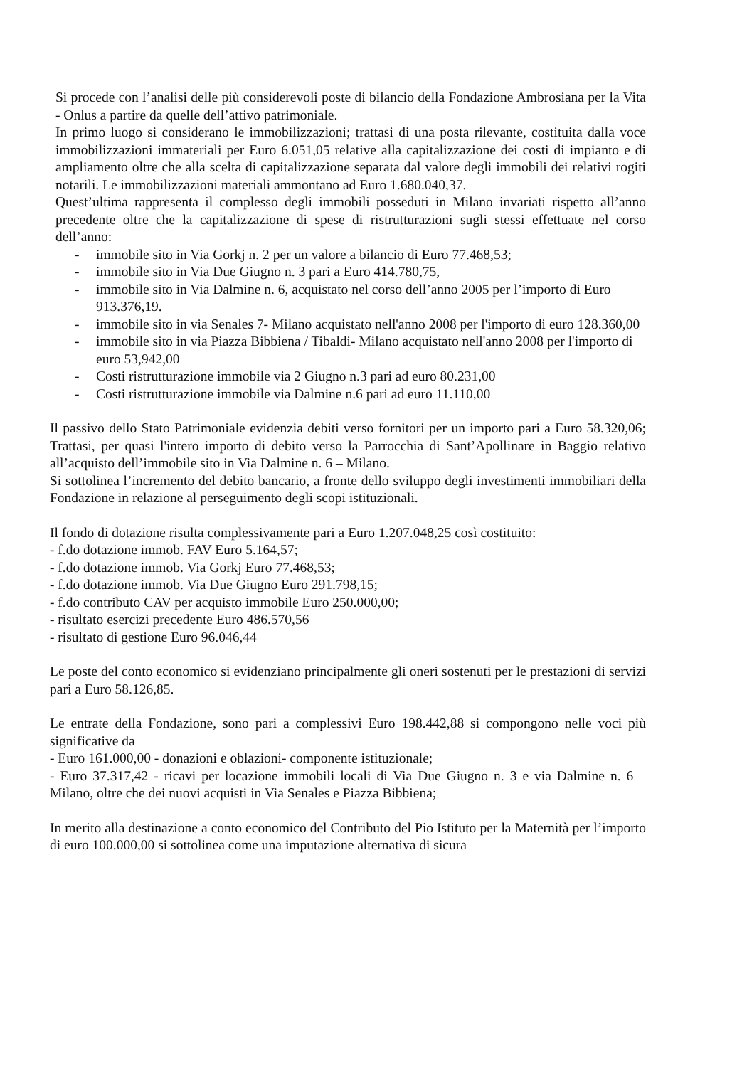Si procede con l’analisi delle più considerevoli poste di bilancio della Fondazione Ambrosiana per la Vita - Onlus a partire da quelle dell’attivo patrimoniale.
In primo luogo si considerano le immobilizzazioni; trattasi di una posta rilevante, costituita dalla voce immobilizzazioni immateriali per Euro 6.051,05 relative alla capitalizzazione dei costi di impianto e di ampliamento oltre che alla scelta di capitalizzazione separata dal valore degli immobili dei relativi rogiti notarili. Le immobilizzazioni materiali ammontano ad Euro 1.680.040,37.
Quest’ultima rappresenta il complesso degli immobili posseduti in Milano invariati rispetto all’anno precedente oltre che la capitalizzazione di spese di ristrutturazioni sugli stessi effettuate nel corso dell’anno:
- immobile sito in Via Gorkj n. 2 per un valore a bilancio di Euro 77.468,53;
- immobile sito in Via Due Giugno n. 3 pari a Euro 414.780,75,
- immobile sito in Via Dalmine n. 6, acquistato nel corso dell’anno 2005 per l’importo di Euro 913.376,19.
- immobile sito in via Senales 7- Milano acquistato nell'anno 2008 per l'importo di euro 128.360,00
- immobile sito in via Piazza Bibbiena / Tibaldi- Milano acquistato nell'anno 2008 per l'importo di euro 53,942,00
- Costi ristrutturazione immobile via 2 Giugno n.3 pari ad euro 80.231,00
- Costi ristrutturazione immobile via Dalmine n.6 pari ad euro 11.110,00
Il passivo dello Stato Patrimoniale evidenzia debiti verso fornitori per un importo pari a Euro 58.320,06; Trattasi, per quasi l'intero importo di debito verso la Parrocchia di Sant’Apollinare in Baggio relativo all’acquisto dell’immobile sito in Via Dalmine n. 6 – Milano.
Si sottolinea l’incremento del debito bancario, a fronte dello sviluppo degli investimenti immobiliari della Fondazione in relazione al perseguimento degli scopi istituzionali.
Il fondo di dotazione risulta complessivamente pari a Euro 1.207.048,25 così costituito:
- f.do dotazione immob. FAV Euro 5.164,57;
- f.do dotazione immob. Via Gorkj Euro 77.468,53;
- f.do dotazione immob. Via Due Giugno Euro 291.798,15;
- f.do contributo CAV per acquisto immobile Euro 250.000,00;
- risultato esercizi precedente Euro 486.570,56
- risultato di gestione Euro 96.046,44
Le poste del conto economico si evidenziano principalmente gli oneri sostenuti per le prestazioni di servizi pari a Euro 58.126,85.
Le entrate della Fondazione, sono pari a complessivi Euro 198.442,88 si compongono nelle voci più significative da
- Euro 161.000,00 - donazioni e oblazioni- componente istituzionale;
- Euro 37.317,42 - ricavi per locazione immobili locali di Via Due Giugno n. 3 e via Dalmine n. 6 – Milano, oltre che dei nuovi acquisti in Via Senales e Piazza Bibbiena;
In merito alla destinazione a conto economico del Contributo del Pio Istituto per la Maternità per l’importo di euro 100.000,00 si sottolinea come una imputazione alternativa di sicura